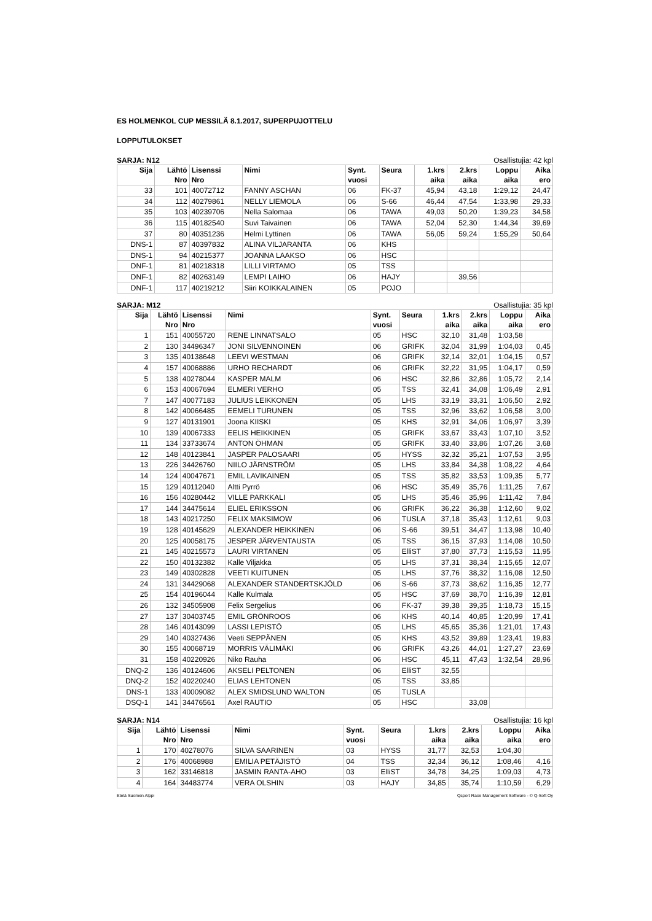ES HOLMENKOL CUP MESSILÄ 8.1.2017, SUPERPUJOTTELU
LOPPUTULOKSET
SARJA: N12 Osallistujia: 42 kpl
| Sija | Lähtö Nro | Lisenssi Nro | Nimi | Synt. vuosi | Seura | 1.krs aika | 2.krs aika | Loppu aika | Aika ero |
| --- | --- | --- | --- | --- | --- | --- | --- | --- | --- |
| 33 | 101 | 40072712 | FANNY ASCHAN | 06 | FK-37 | 45,94 | 43,18 | 1:29,12 | 24,47 |
| 34 | 112 | 40279861 | NELLY LIEMOLA | 06 | S-66 | 46,44 | 47,54 | 1:33,98 | 29,33 |
| 35 | 103 | 40239706 | Nella Salomaa | 06 | TAWA | 49,03 | 50,20 | 1:39,23 | 34,58 |
| 36 | 115 | 40182540 | Suvi Taivainen | 06 | TAWA | 52,04 | 52,30 | 1:44,34 | 39,69 |
| 37 | 80 | 40351236 | Helmi Lyttinen | 06 | TAWA | 56,05 | 59,24 | 1:55,29 | 50,64 |
| DNS-1 | 87 | 40397832 | ALINA VILJARANTA | 06 | KHS | | | | |
| DNS-1 | 94 | 40215377 | JOANNA LAAKSO | 06 | HSC | | | | |
| DNF-1 | 81 | 40218318 | LILLI VIRTAMO | 05 | TSS | | | | |
| DNF-1 | 82 | 40263149 | LEMPI LAIHO | 06 | HAJY | | 39,56 | | |
| DNF-1 | 117 | 40219212 | Siiri KOIKKALAINEN | 05 | POJO | | | | |
SARJA: M12 Osallistujia: 35 kpl
| Sija | Lähtö Nro | Lisenssi Nro | Nimi | Synt. vuosi | Seura | 1.krs aika | 2.krs aika | Loppu aika | Aika ero |
| --- | --- | --- | --- | --- | --- | --- | --- | --- | --- |
| 1 | 151 | 40055720 | RENE LINNATSALO | 05 | HSC | 32,10 | 31,48 | 1:03,58 | |
| 2 | 130 | 34496347 | JONI SILVENNOINEN | 06 | GRIFK | 32,04 | 31,99 | 1:04,03 | 0,45 |
| 3 | 135 | 40138648 | LEEVI WESTMAN | 06 | GRIFK | 32,14 | 32,01 | 1:04,15 | 0,57 |
| 4 | 157 | 40068886 | URHO RECHARDT | 06 | GRIFK | 32,22 | 31,95 | 1:04,17 | 0,59 |
| 5 | 138 | 40278044 | KASPER MALM | 06 | HSC | 32,86 | 32,86 | 1:05,72 | 2,14 |
| 6 | 153 | 40067694 | ELMERI VERHO | 05 | TSS | 32,41 | 34,08 | 1:06,49 | 2,91 |
| 7 | 147 | 40077183 | JULIUS LEIKKONEN | 05 | LHS | 33,19 | 33,31 | 1:06,50 | 2,92 |
| 8 | 142 | 40066485 | EEMELI TURUNEN | 05 | TSS | 32,96 | 33,62 | 1:06,58 | 3,00 |
| 9 | 127 | 40131901 | Joona KIISKI | 05 | KHS | 32,91 | 34,06 | 1:06,97 | 3,39 |
| 10 | 139 | 40067333 | EELIS HEIKKINEN | 05 | GRIFK | 33,67 | 33,43 | 1:07,10 | 3,52 |
| 11 | 134 | 33733674 | ANTON ÖHMAN | 05 | GRIFK | 33,40 | 33,86 | 1:07,26 | 3,68 |
| 12 | 148 | 40123841 | JASPER PALOSAARI | 05 | HYSS | 32,32 | 35,21 | 1:07,53 | 3,95 |
| 13 | 226 | 34426760 | NIILO JÄRNSTRÖM | 05 | LHS | 33,84 | 34,38 | 1:08,22 | 4,64 |
| 14 | 124 | 40047671 | EMIL LAVIKAINEN | 05 | TSS | 35,82 | 33,53 | 1:09,35 | 5,77 |
| 15 | 129 | 40112040 | Altti Pyrrö | 06 | HSC | 35,49 | 35,76 | 1:11,25 | 7,67 |
| 16 | 156 | 40280442 | VILLE PARKKALI | 05 | LHS | 35,46 | 35,96 | 1:11,42 | 7,84 |
| 17 | 144 | 34475614 | ELIEL ERIKSSON | 06 | GRIFK | 36,22 | 36,38 | 1:12,60 | 9,02 |
| 18 | 143 | 40217250 | FELIX MAKSIMOW | 06 | TUSLA | 37,18 | 35,43 | 1:12,61 | 9,03 |
| 19 | 128 | 40145629 | ALEXANDER HEIKKINEN | 06 | S-66 | 39,51 | 34,47 | 1:13,98 | 10,40 |
| 20 | 125 | 40058175 | JESPER JÄRVENTAUSTA | 05 | TSS | 36,15 | 37,93 | 1:14,08 | 10,50 |
| 21 | 145 | 40215573 | LAURI VIRTANEN | 05 | ElliST | 37,80 | 37,73 | 1:15,53 | 11,95 |
| 22 | 150 | 40132382 | Kalle Viljakka | 05 | LHS | 37,31 | 38,34 | 1:15,65 | 12,07 |
| 23 | 149 | 40302828 | VEETI KUITUNEN | 05 | LHS | 37,76 | 38,32 | 1:16,08 | 12,50 |
| 24 | 131 | 34429068 | ALEXANDER STANDERTSKJÖLD | 06 | S-66 | 37,73 | 38,62 | 1:16,35 | 12,77 |
| 25 | 154 | 40196044 | Kalle Kulmala | 05 | HSC | 37,69 | 38,70 | 1:16,39 | 12,81 |
| 26 | 132 | 34505908 | Felix Sergelius | 06 | FK-37 | 39,38 | 39,35 | 1:18,73 | 15,15 |
| 27 | 137 | 30403745 | EMIL GRÖNROOS | 06 | KHS | 40,14 | 40,85 | 1:20,99 | 17,41 |
| 28 | 146 | 40143099 | LASSI LEPISTÖ | 05 | LHS | 45,65 | 35,36 | 1:21,01 | 17,43 |
| 29 | 140 | 40327436 | Veeti SEPPÄNEN | 05 | KHS | 43,52 | 39,89 | 1:23,41 | 19,83 |
| 30 | 155 | 40068719 | MORRIS VÄLIMÄKI | 06 | GRIFK | 43,26 | 44,01 | 1:27,27 | 23,69 |
| 31 | 158 | 40220926 | Niko Rauha | 06 | HSC | 45,11 | 47,43 | 1:32,54 | 28,96 |
| DNQ-2 | 136 | 40124606 | AKSELI PELTONEN | 06 | ElliST | 32,55 | | | |
| DNQ-2 | 152 | 40220240 | ELIAS LEHTONEN | 05 | TSS | 33,85 | | | |
| DNS-1 | 133 | 40009082 | ALEX SMIDSLUND WALTON | 05 | TUSLA | | | | |
| DSQ-1 | 141 | 34476561 | Axel RAUTIO | 05 | HSC | | 33,08 | | |
SARJA: N14 Osallistujia: 16 kpl
| Sija | Lähtö Nro | Lisenssi Nro | Nimi | Synt. vuosi | Seura | 1.krs aika | 2.krs aika | Loppu aika | Aika ero |
| --- | --- | --- | --- | --- | --- | --- | --- | --- | --- |
| 1 | 170 | 40278076 | SILVA SAARINEN | 03 | HYSS | 31,77 | 32,53 | 1:04,30 | |
| 2 | 176 | 40068988 | EMILIA PETÄJISTÖ | 04 | TSS | 32,34 | 36,12 | 1:08,46 | 4,16 |
| 3 | 162 | 33146818 | JASMIN RANTA-AHO | 03 | ElliST | 34,78 | 34,25 | 1:09,03 | 4,73 |
| 4 | 164 | 34483774 | VERA OLSHIN | 03 | HAJY | 34,85 | 35,74 | 1:10,59 | 6,29 |
Etelä Suomen Alppi Qsport Race Management Software - © Q-Soft Oy